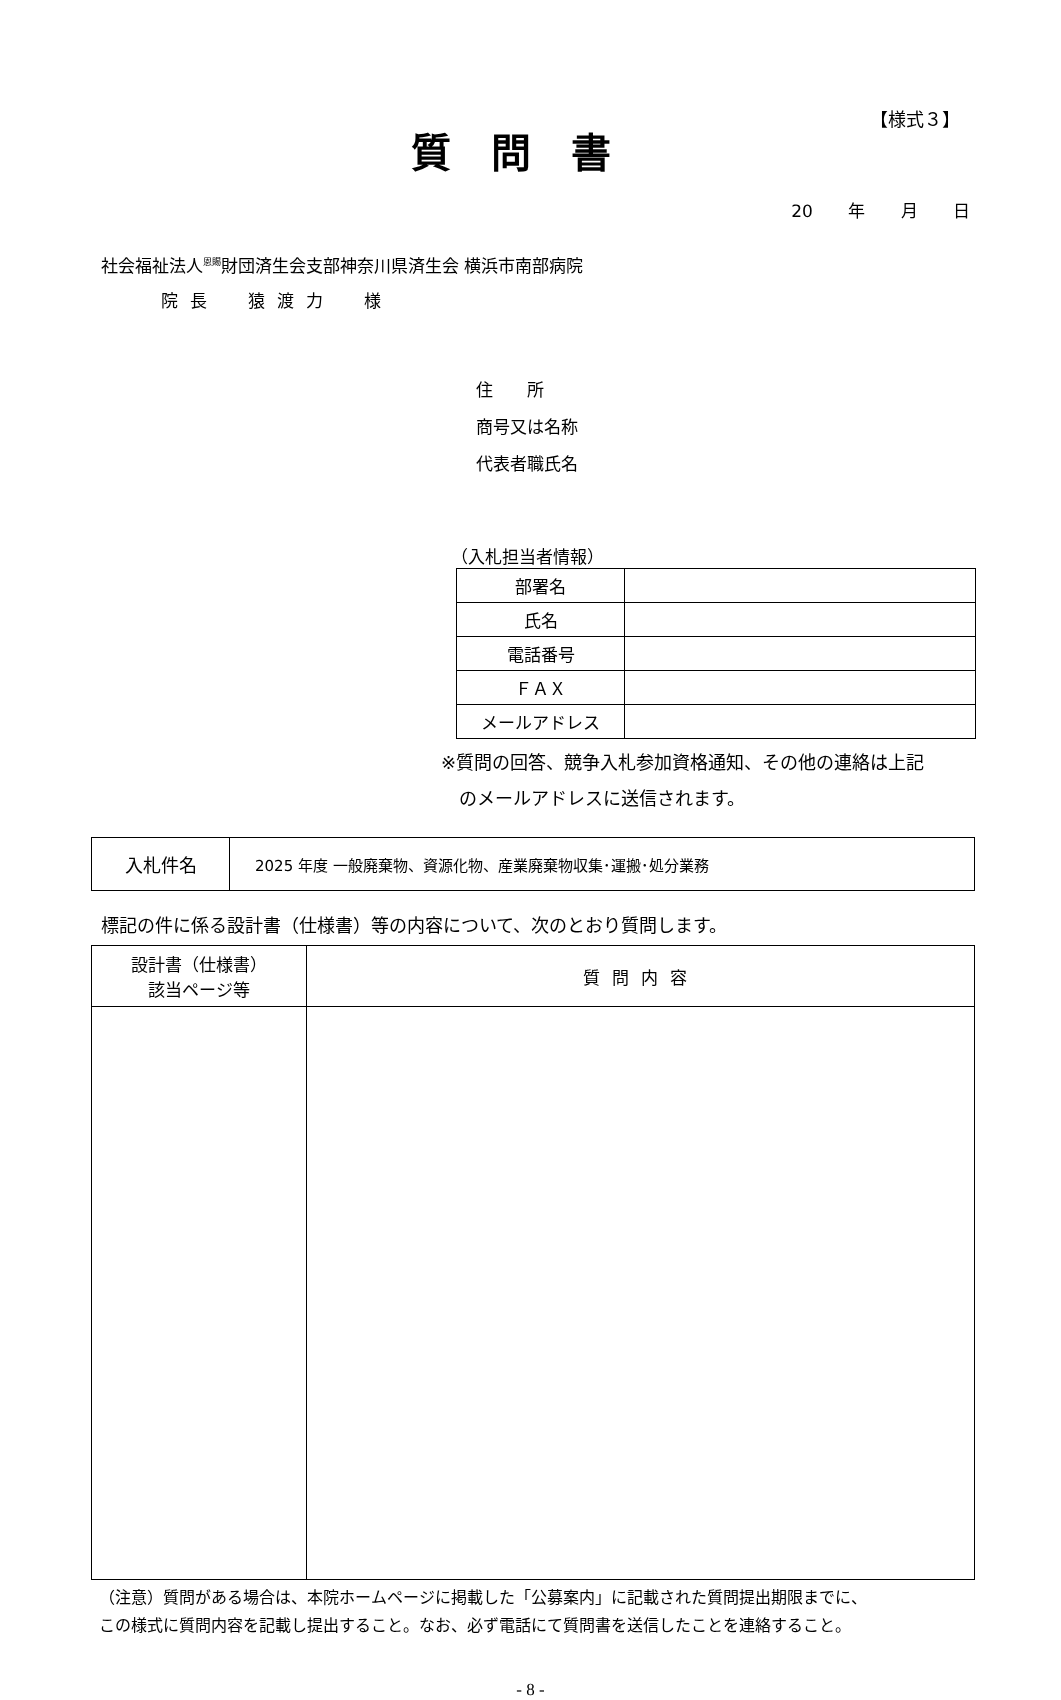【様式３】
質問書
20 年 月 日
社会福祉法人<sup>恩賜</sup>財団済生会支部神奈川県済生会 横浜市南部病院
院長　猿渡力　様
住　　所
商号又は名称
代表者職氏名
（入札担当者情報）
| 部署名 | |
| 氏名 | |
| 電話番号 | |
| ＦＡＸ | |
| メールアドレス | |
※質問の回答、競争入札参加資格通知、その他の連絡は上記
　のメールアドレスに送信されます。
| 入札件名 | 2025 年度 一般廃棄物、資源化物、産業廃棄物収集･運搬･処分業務 |
標記の件に係る設計書（仕様書）等の内容について、次のとおり質問します。
| 設計書（仕様書） 該当ページ等 | 質問内容 |
| --- | --- |
（注意）質問がある場合は、本院ホームページに掲載した「公募案内」に記載された質問提出期限までに、
この様式に質問内容を記載し提出すること。なお、必ず電話にて質問書を送信したことを連絡すること。
- 8 -